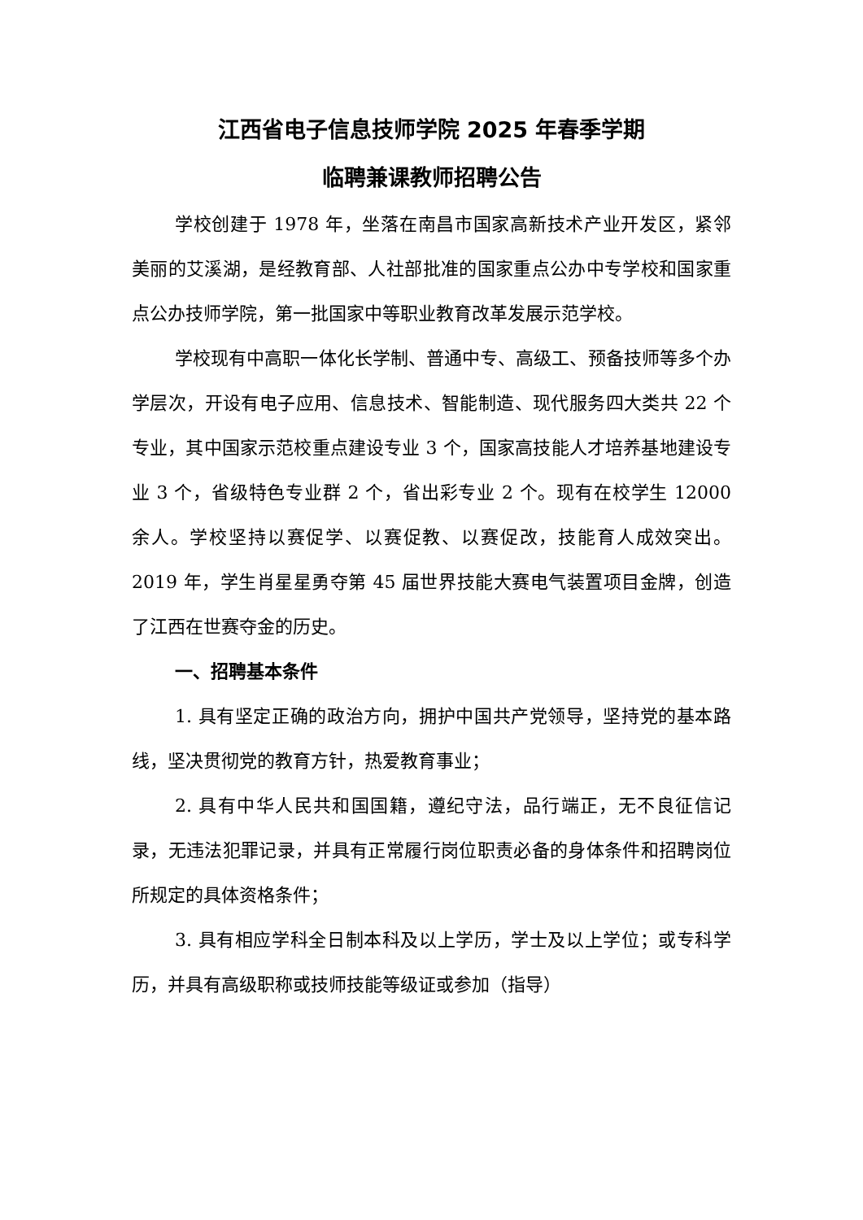江西省电子信息技师学院 2025 年春季学期
临聘兼课教师招聘公告
学校创建于 1978 年，坐落在南昌市国家高新技术产业开发区，紧邻美丽的艾溪湖，是经教育部、人社部批准的国家重点公办中专学校和国家重点公办技师学院，第一批国家中等职业教育改革发展示范学校。
学校现有中高职一体化长学制、普通中专、高级工、预备技师等多个办学层次，开设有电子应用、信息技术、智能制造、现代服务四大类共 22 个专业，其中国家示范校重点建设专业 3 个，国家高技能人才培养基地建设专业 3 个，省级特色专业群 2 个，省出彩专业 2 个。现有在校学生 12000 余人。学校坚持以赛促学、以赛促教、以赛促改，技能育人成效突出。2019 年，学生肖星星勇夺第 45 届世界技能大赛电气装置项目金牌，创造了江西在世赛夺金的历史。
一、招聘基本条件
1. 具有坚定正确的政治方向，拥护中国共产党领导，坚持党的基本路线，坚决贯彻党的教育方针，热爱教育事业；
2. 具有中华人民共和国国籍，遵纪守法，品行端正，无不良征信记录，无违法犯罪记录，并具有正常履行岗位职责必备的身体条件和招聘岗位所规定的具体资格条件；
3. 具有相应学科全日制本科及以上学历，学士及以上学位；或专科学历，并具有高级职称或技师技能等级证或参加（指导）